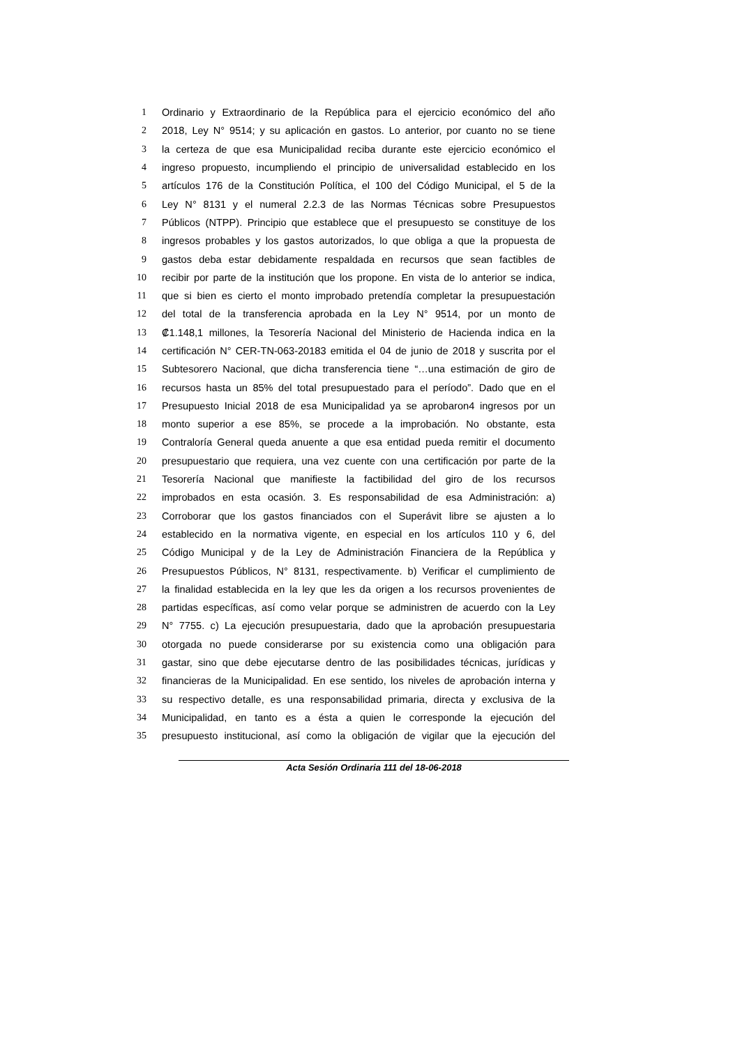1 Ordinario y Extraordinario de la República para el ejercicio económico del año
2 2018, Ley N° 9514; y su aplicación en gastos. Lo anterior, por cuanto no se tiene
3 la certeza de que esa Municipalidad reciba durante este ejercicio económico el
4 ingreso propuesto, incumpliendo el principio de universalidad establecido en los
5 artículos 176 de la Constitución Política, el 100 del Código Municipal, el 5 de la
6 Ley N° 8131 y el numeral 2.2.3 de las Normas Técnicas sobre Presupuestos
7 Públicos (NTPP). Principio que establece que el presupuesto se constituye de los
8 ingresos probables y los gastos autorizados, lo que obliga a que la propuesta de
9 gastos deba estar debidamente respaldada en recursos que sean factibles de
10 recibir por parte de la institución que los propone. En vista de lo anterior se indica,
11 que si bien es cierto el monto improbado pretendía completar la presupuestación
12 del total de la transferencia aprobada en la Ley N° 9514, por un monto de
13 ₡1.148,1 millones, la Tesorería Nacional del Ministerio de Hacienda indica en la
14 certificación N° CER-TN-063-20183 emitida el 04 de junio de 2018 y suscrita por el
15 Subtesorero Nacional, que dicha transferencia tiene “…una estimación de giro de
16 recursos hasta un 85% del total presupuestado para el período”. Dado que en el
17 Presupuesto Inicial 2018 de esa Municipalidad ya se aprobaron4 ingresos por un
18 monto superior a ese 85%, se procede a la improbación. No obstante, esta
19 Contraloría General queda anuente a que esa entidad pueda remitir el documento
20 presupuestario que requiera, una vez cuente con una certificación por parte de la
21 Tesorería Nacional que manifieste la factibilidad del giro de los recursos
22 improbados en esta ocasión. 3. Es responsabilidad de esa Administración: a)
23 Corroborar que los gastos financiados con el Superávit libre se ajusten a lo
24 establecido en la normativa vigente, en especial en los artículos 110 y 6, del
25 Código Municipal y de la Ley de Administración Financiera de la República y
26 Presupuestos Públicos, N° 8131, respectivamente. b) Verificar el cumplimiento de
27 la finalidad establecida en la ley que les da origen a los recursos provenientes de
28 partidas específicas, así como velar porque se administren de acuerdo con la Ley
29 N° 7755. c) La ejecución presupuestaria, dado que la aprobación presupuestaria
30 otorgada no puede considerarse por su existencia como una obligación para
31 gastar, sino que debe ejecutarse dentro de las posibilidades técnicas, jurídicas y
32 financieras de la Municipalidad. En ese sentido, los niveles de aprobación interna y
33 su respectivo detalle, es una responsabilidad primaria, directa y exclusiva de la
34 Municipalidad, en tanto es a ésta a quien le corresponde la ejecución del
35 presupuesto institucional, así como la obligación de vigilar que la ejecución del
Acta Sesión Ordinaria 111 del 18-06-2018